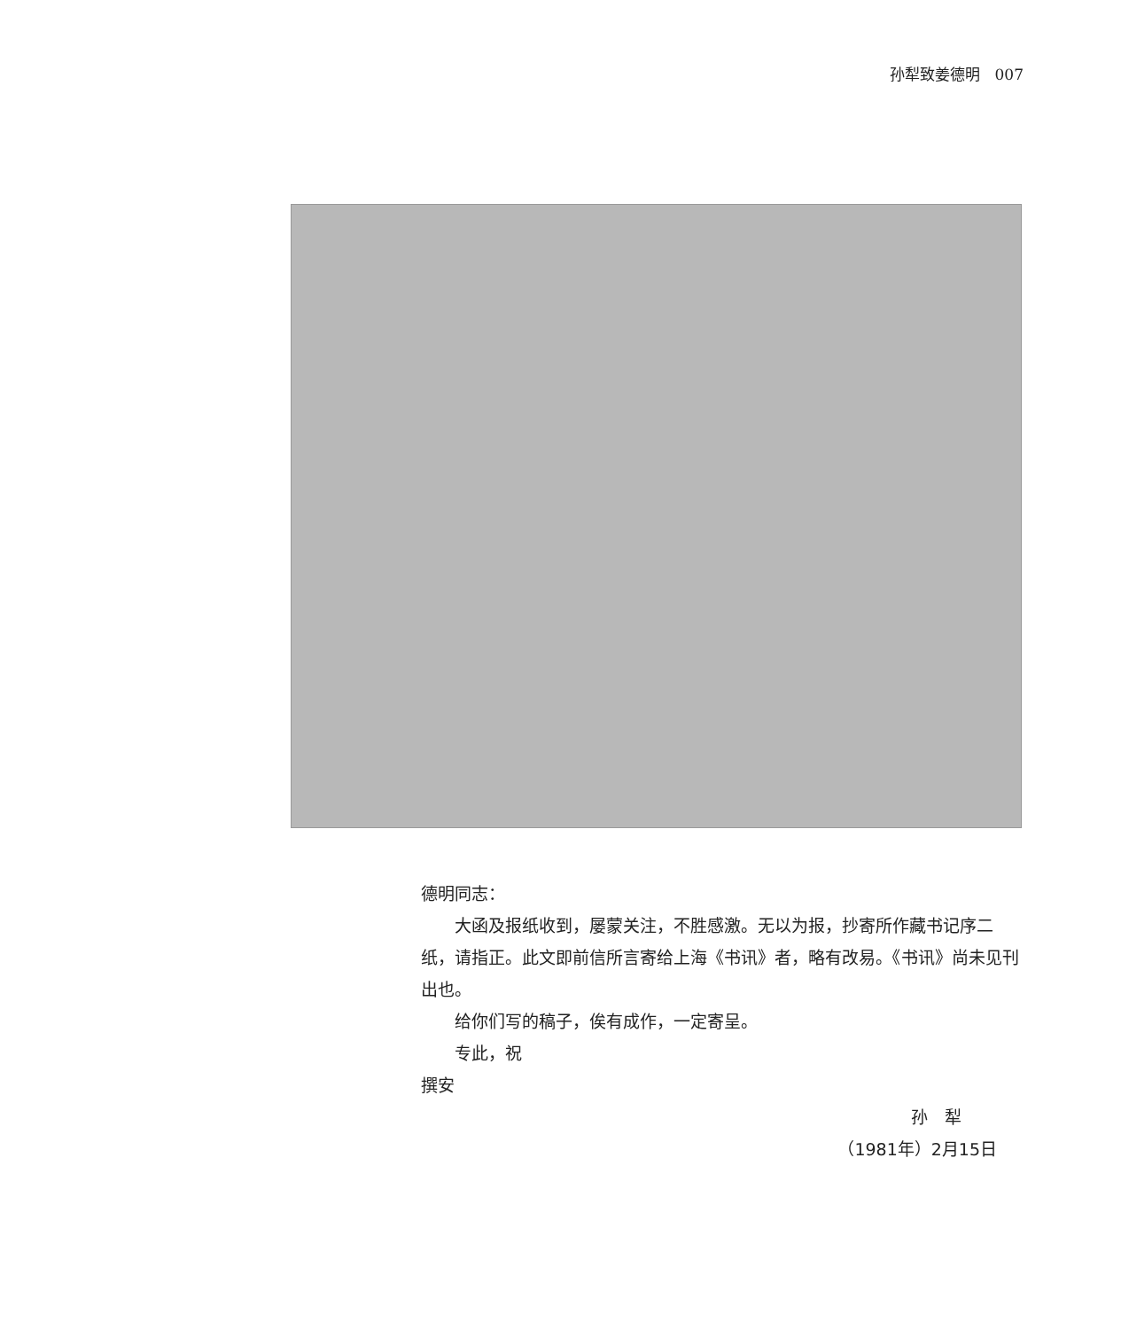孙犁致姜德明　007
德明同志：
大函及报纸收到，屡蒙关注，不胜感激。无以为报，抄寄所作藏书记序二纸，请指正。此文即前信所言寄给上海《书讯》者，略有改易。《书讯》尚未见刊出也。
给你们写的稿子，俟有成作，一定寄呈。
专此，祝
撰安
孙　犁
（1981年）2月15日